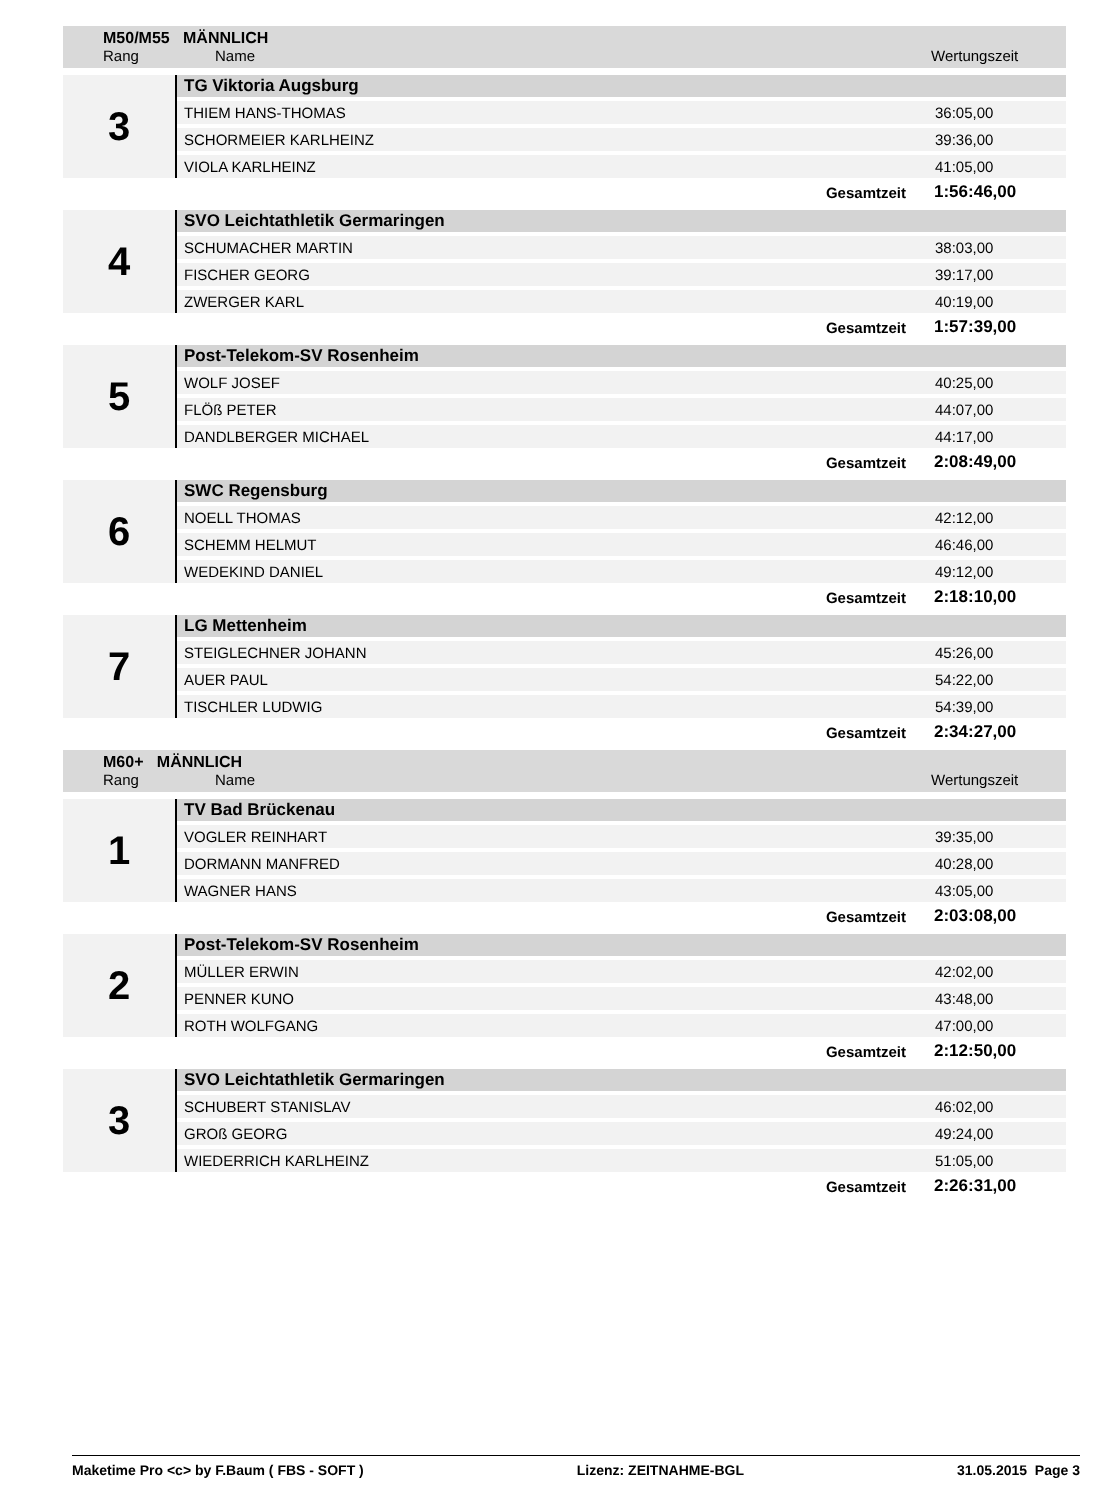M50/M55 MÄNNLICH
Rang Name Wertungszeit
| 3 | TG Viktoria Augsburg | |
| | THIEM HANS-THOMAS | 36:05,00 |
| | SCHORMEIER KARLHEINZ | 39:36,00 |
| | VIOLA KARLHEINZ | 41:05,00 |
| | Gesamtzeit | 1:56:46,00 |
| 4 | SVO Leichtathletik Germaringen | |
| | SCHUMACHER MARTIN | 38:03,00 |
| | FISCHER GEORG | 39:17,00 |
| | ZWERGER KARL | 40:19,00 |
| | Gesamtzeit | 1:57:39,00 |
| 5 | Post-Telekom-SV Rosenheim | |
| | WOLF JOSEF | 40:25,00 |
| | FLÖß PETER | 44:07,00 |
| | DANDLBERGER MICHAEL | 44:17,00 |
| | Gesamtzeit | 2:08:49,00 |
| 6 | SWC Regensburg | |
| | NOELL THOMAS | 42:12,00 |
| | SCHEMM HELMUT | 46:46,00 |
| | WEDEKIND DANIEL | 49:12,00 |
| | Gesamtzeit | 2:18:10,00 |
| 7 | LG Mettenheim | |
| | STEIGLECHNER JOHANN | 45:26,00 |
| | AUER PAUL | 54:22,00 |
| | TISCHLER LUDWIG | 54:39,00 |
| | Gesamtzeit | 2:34:27,00 |
M60+ MÄNNLICH
Rang Name Wertungszeit
| 1 | TV Bad Brückenau | |
| | VOGLER REINHART | 39:35,00 |
| | DORMANN MANFRED | 40:28,00 |
| | WAGNER HANS | 43:05,00 |
| | Gesamtzeit | 2:03:08,00 |
| 2 | Post-Telekom-SV Rosenheim | |
| | MÜLLER ERWIN | 42:02,00 |
| | PENNER KUNO | 43:48,00 |
| | ROTH WOLFGANG | 47:00,00 |
| | Gesamtzeit | 2:12:50,00 |
| 3 | SVO Leichtathletik Germaringen | |
| | SCHUBERT STANISLAV | 46:02,00 |
| | GROß GEORG | 49:24,00 |
| | WIEDERRICH KARLHEINZ | 51:05,00 |
| | Gesamtzeit | 2:26:31,00 |
Maketime Pro <c> by F.Baum ( FBS - SOFT ) Lizenz: ZEITNAHME-BGL 31.05.2015 Page 3